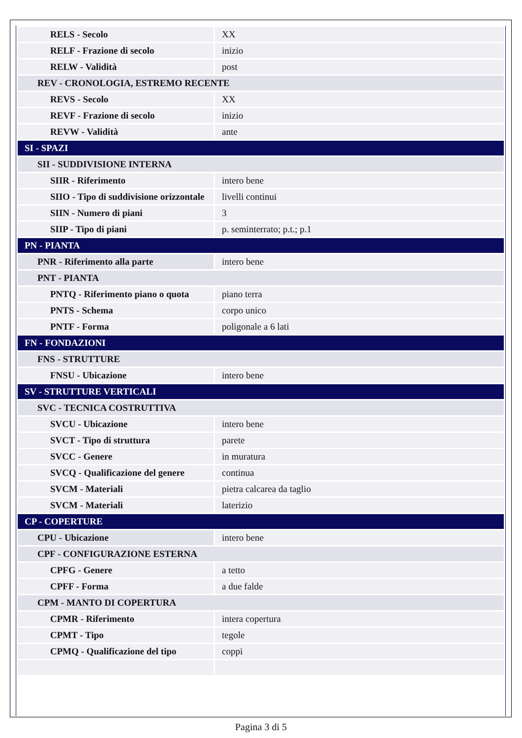| RELS - Secolo | XX |
| RELF - Frazione di secolo | inizio |
| RELW - Validità | post |
| REV - CRONOLOGIA, ESTREMO RECENTE | |
| REVS - Secolo | XX |
| REVF - Frazione di secolo | inizio |
| REVW - Validità | ante |
| SI - SPAZI | |
| SII - SUDDIVISIONE INTERNA | |
| SIIR - Riferimento | intero bene |
| SIIO - Tipo di suddivisione orizzontale | livelli continui |
| SIIN - Numero di piani | 3 |
| SIIP - Tipo di piani | p. seminterrato; p.t.; p.1 |
| PN - PIANTA | |
| PNR - Riferimento alla parte | intero bene |
| PNT - PIANTA | |
| PNTQ - Riferimento piano o quota | piano terra |
| PNTS - Schema | corpo unico |
| PNTF - Forma | poligonale a 6 lati |
| FN - FONDAZIONI | |
| FNS - STRUTTURE | |
| FNSU - Ubicazione | intero bene |
| SV - STRUTTURE VERTICALI | |
| SVC - TECNICA COSTRUTTIVA | |
| SVCU - Ubicazione | intero bene |
| SVCT - Tipo di struttura | parete |
| SVCC - Genere | in muratura |
| SVCQ - Qualificazione del genere | continua |
| SVCM - Materiali | pietra calcarea da taglio |
| SVCM - Materiali | laterizio |
| CP - COPERTURE | |
| CPU - Ubicazione | intero bene |
| CPF - CONFIGURAZIONE ESTERNA | |
| CPFG - Genere | a tetto |
| CPFF - Forma | a due falde |
| CPM - MANTO DI COPERTURA | |
| CPMR - Riferimento | intera copertura |
| CPMT - Tipo | tegole |
| CPMQ - Qualificazione del tipo | coppi |
Pagina 3 di 5